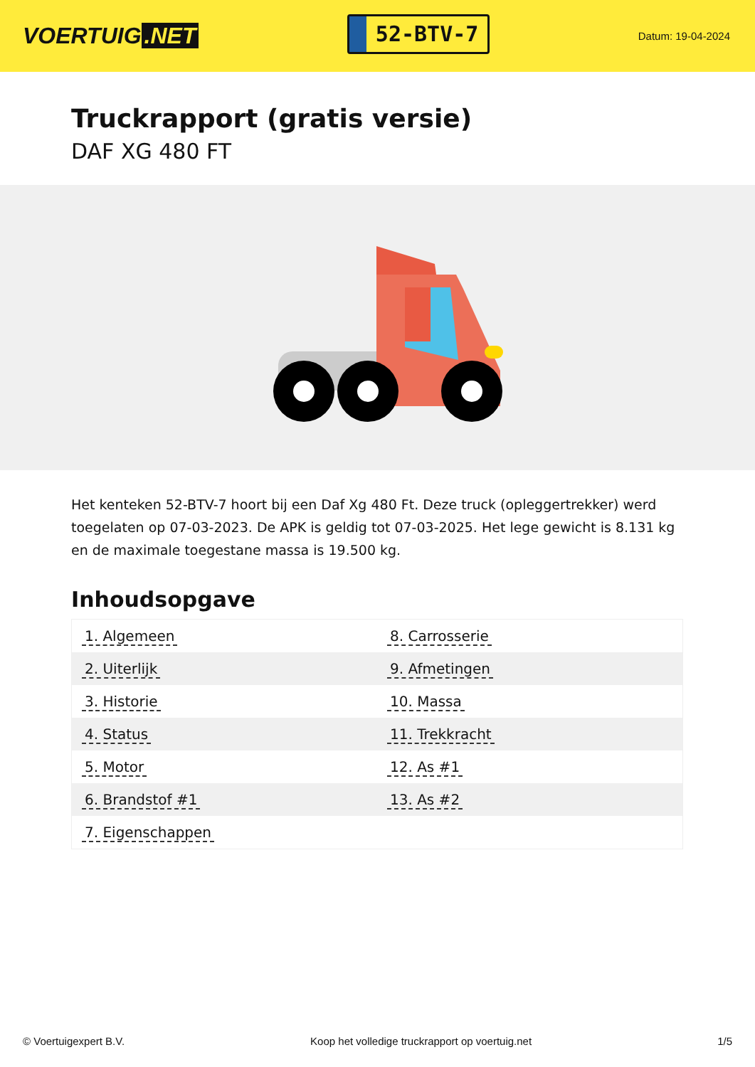VOERTUIG.NET
52-BTV-7
Datum: 19-04-2024
Truckrapport (gratis versie)
DAF XG 480 FT
Het kenteken 52-BTV-7 hoort bij een Daf Xg 480 Ft. Deze truck (opleggertrekker) werd toegelaten op 07-03-2023. De APK is geldig tot 07-03-2025. Het lege gewicht is 8.131 kg en de maximale toegestane massa is 19.500 kg.
Inhoudsopgave
| 1. Algemeen | 8. Carrosserie |
| 2. Uiterlijk | 9. Afmetingen |
| 3. Historie | 10. Massa |
| 4. Status | 11. Trekkracht |
| 5. Motor | 12. As #1 |
| 6. Brandstof #1 | 13. As #2 |
| 7. Eigenschappen | |
© Voertuigexpert B.V. Koop het volledige truckrapport op voertuig.net 1/5